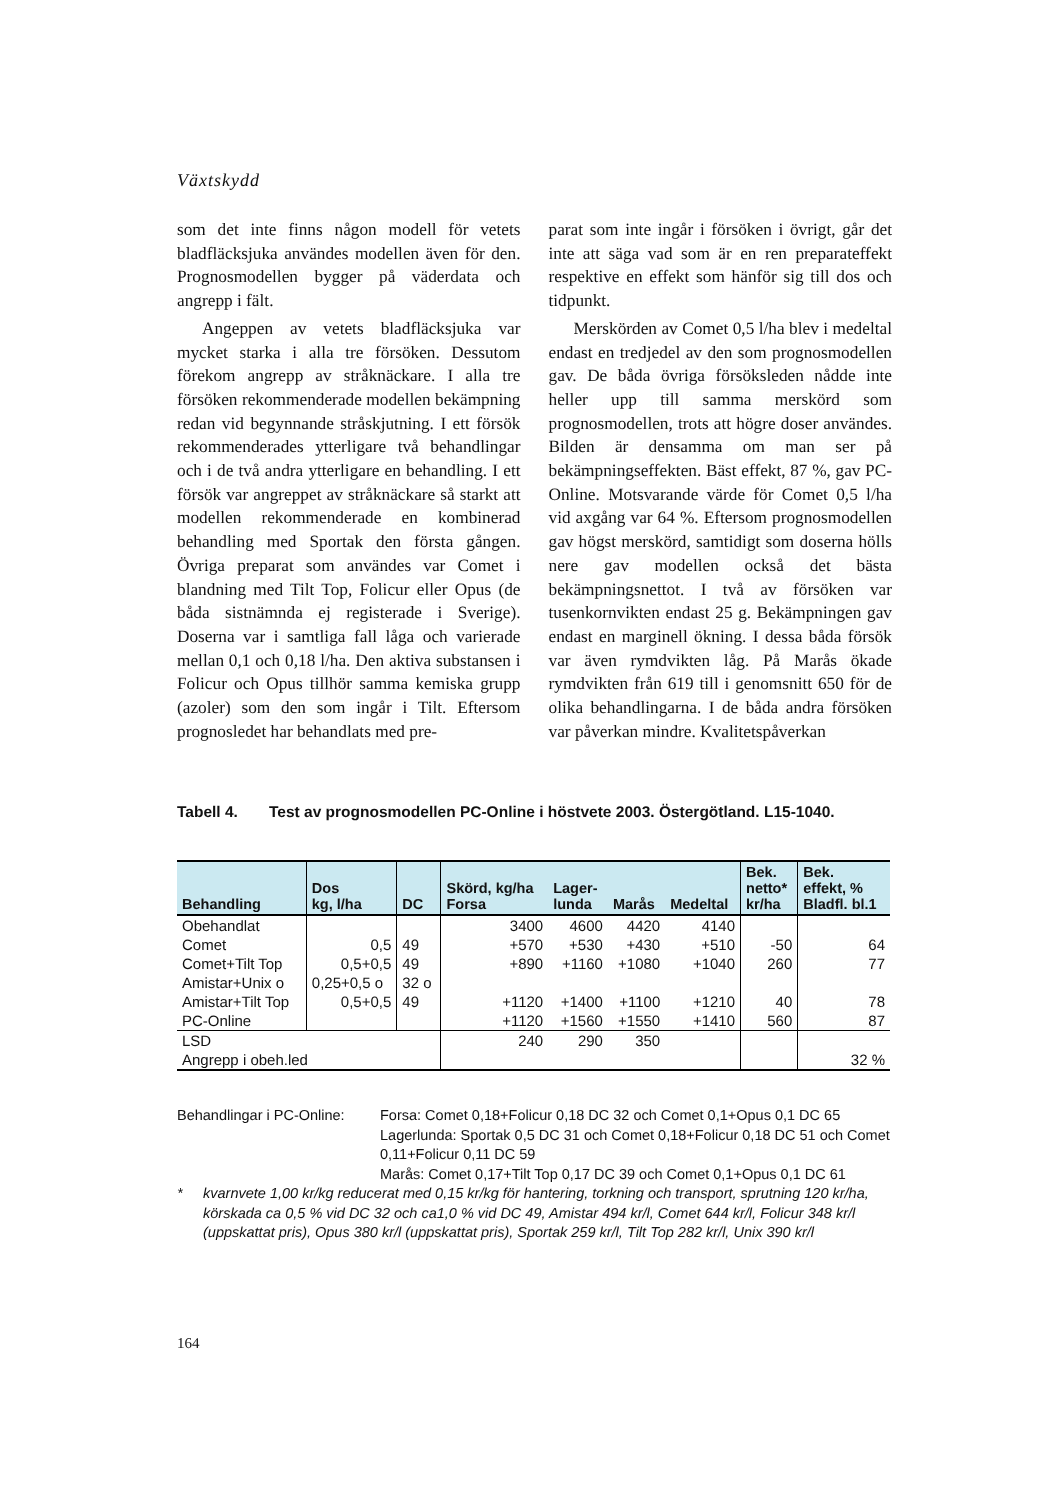Växtskydd
som det inte finns någon modell för vetets bladfläcksjuka användes modellen även för den. Prognosmodellen bygger på väderdata och angrepp i fält.
Angeppen av vetets bladfläcksjuka var mycket starka i alla tre försöken. Dessutom förekom angrepp av stråknäckare. I alla tre försöken rekommenderade modellen bekämpning redan vid begynnande stråskjutning. I ett försök rekommenderades ytterligare två behandlingar och i de två andra ytterligare en behandling. I ett försök var angreppet av stråknäckare så starkt att modellen rekommenderade en kombinerad behandling med Sportak den första gången. Övriga preparat som användes var Comet i blandning med Tilt Top, Folicur eller Opus (de båda sistnämnda ej registerade i Sverige). Doserna var i samtliga fall låga och varierade mellan 0,1 och 0,18 l/ha. Den aktiva substansen i Folicur och Opus tillhör samma kemiska grupp (azoler) som den som ingår i Tilt. Eftersom prognosledet har behandlats med pre-
parat som inte ingår i försöken i övrigt, går det inte att säga vad som är en ren preparateffekt respektive en effekt som hänför sig till dos och tidpunkt.
Merskörden av Comet 0,5 l/ha blev i medeltal endast en tredjedel av den som prognosmodellen gav. De båda övriga försöksleden nådde inte heller upp till samma merskörd som prognosmodellen, trots att högre doser användes. Bilden är densamma om man ser på bekämpningseffekten. Bäst effekt, 87 %, gav PC-Online. Motsvarande värde för Comet 0,5 l/ha vid axgång var 64 %. Eftersom prognosmodellen gav högst merskörd, samtidigt som doserna hölls nere gav modellen också det bästa bekämpningsnettot. I två av försöken var tusenkornvikten endast 25 g. Bekämpningen gav endast en marginell ökning. I dessa båda försök var även rymdvikten låg. På Marås ökade rymdvikten från 619 till i genomsnitt 650 för de olika behandlingarna. I de båda andra försöken var påverkan mindre. Kvalitetspåverkan
Tabell 4. Test av prognosmodellen PC-Online i höstvete 2003. Östergötland. L15-1040.
| Behandling | Dos kg, l/ha | DC | Skörd, kg/ha Forsa | Lager- lunda | Marås | Medeltal | Bek. netto* kr/ha | Bek. effekt, % Bladfl. bl.1 |
| --- | --- | --- | --- | --- | --- | --- | --- | --- |
| Obehandlat | | | 3400 | 4600 | 4420 | 4140 | | |
| Comet | 0,5 | 49 | +570 | +530 | +430 | +510 | -50 | 64 |
| Comet+Tilt Top | 0,5+0,5 | 49 | +890 | +1160 | +1080 | +1040 | 260 | 77 |
| Amistar+Unix o | 0,25+0,5 o | 32 o | | | | | | |
| Amistar+Tilt Top | 0,5+0,5 | 49 | +1120 | +1400 | +1100 | +1210 | 40 | 78 |
| PC-Online | | | +1120 | +1560 | +1550 | +1410 | 560 | 87 |
| LSD | | | 240 | 290 | 350 | | | |
| Angrepp i obeh.led | | | | | | | | 32 % |
Behandlingar i PC-Online: Forsa: Comet 0,18+Folicur 0,18 DC 32 och Comet 0,1+Opus 0,1 DC 65
Lagerlunda: Sportak 0,5 DC 31 och Comet 0,18+Folicur 0,18 DC 51 och Comet 0,11+Folicur 0,11 DC 59
Marås: Comet 0,17+Tilt Top 0,17 DC 39 och Comet 0,1+Opus 0,1 DC 61
* kvarnvete 1,00 kr/kg reducerat med 0,15 kr/kg för hantering, torkning och transport, sprutning 120 kr/ha, körskada ca 0,5 % vid DC 32 och ca1,0 % vid DC 49, Amistar 494 kr/l, Comet 644 kr/l, Folicur 348 kr/l (uppskattat pris), Opus 380 kr/l (uppskattat pris), Sportak 259 kr/l, Tilt Top 282 kr/l, Unix 390 kr/l
164